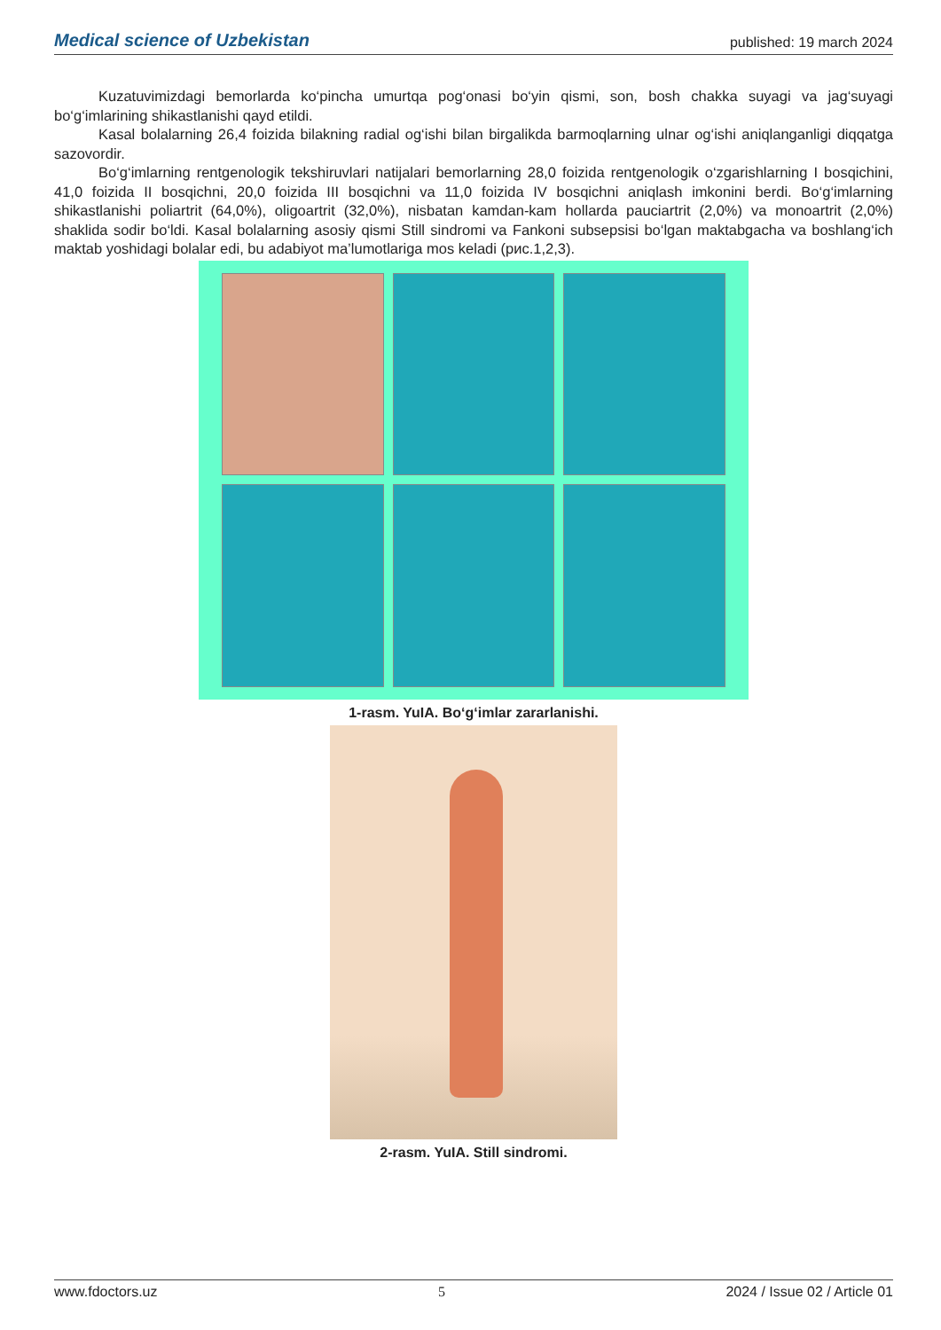Medical science of Uzbekistan published: 19 march 2024
Kuzatuvimizdagi bemorlarda ko‘pincha umurtqa pog‘onasi bo‘yin qismi, son, bosh chakka suyagi va jag‘suyagi bo‘g‘imlarining shikastlanishi qayd etildi.
Kasal bolalarning 26,4 foizida bilakning radial og‘ishi bilan birgalikda barmoqlarning ulnar og‘ishi aniqlanganligi diqqatga sazovordir.
Bo‘g‘imlarning rentgenologik tekshiruvlari natijalari bemorlarning 28,0 foizida rentgenologik o‘zgarishlarning I bosqichini, 41,0 foizida II bosqichni, 20,0 foizida III bosqichni va 11,0 foizida IV bosqichni aniqlash imkonini berdi. Bo‘g‘imlarning shikastlanishi poliartrit (64,0%), oligoartrit (32,0%), nisbatan kamdan-kam hollarda pauciartrit (2,0%) va monoartrit (2,0%) shaklida sodir bo‘ldi. Kasal bolalarning asosiy qismi Still sindromi va Fankoni subsepsisi bo‘lgan maktabgacha va boshlang‘ich maktab yoshidagi bolalar edi, bu adabiyot ma’lumotlariga mos keladi (рис.1,2,3).
1-rasm. YuIA. Bo‘g‘imlar zararlanishi.
2-rasm. YuIA. Still sindromi.
www.fdoctors.uz 5 2024 / Issue 02 / Article 01